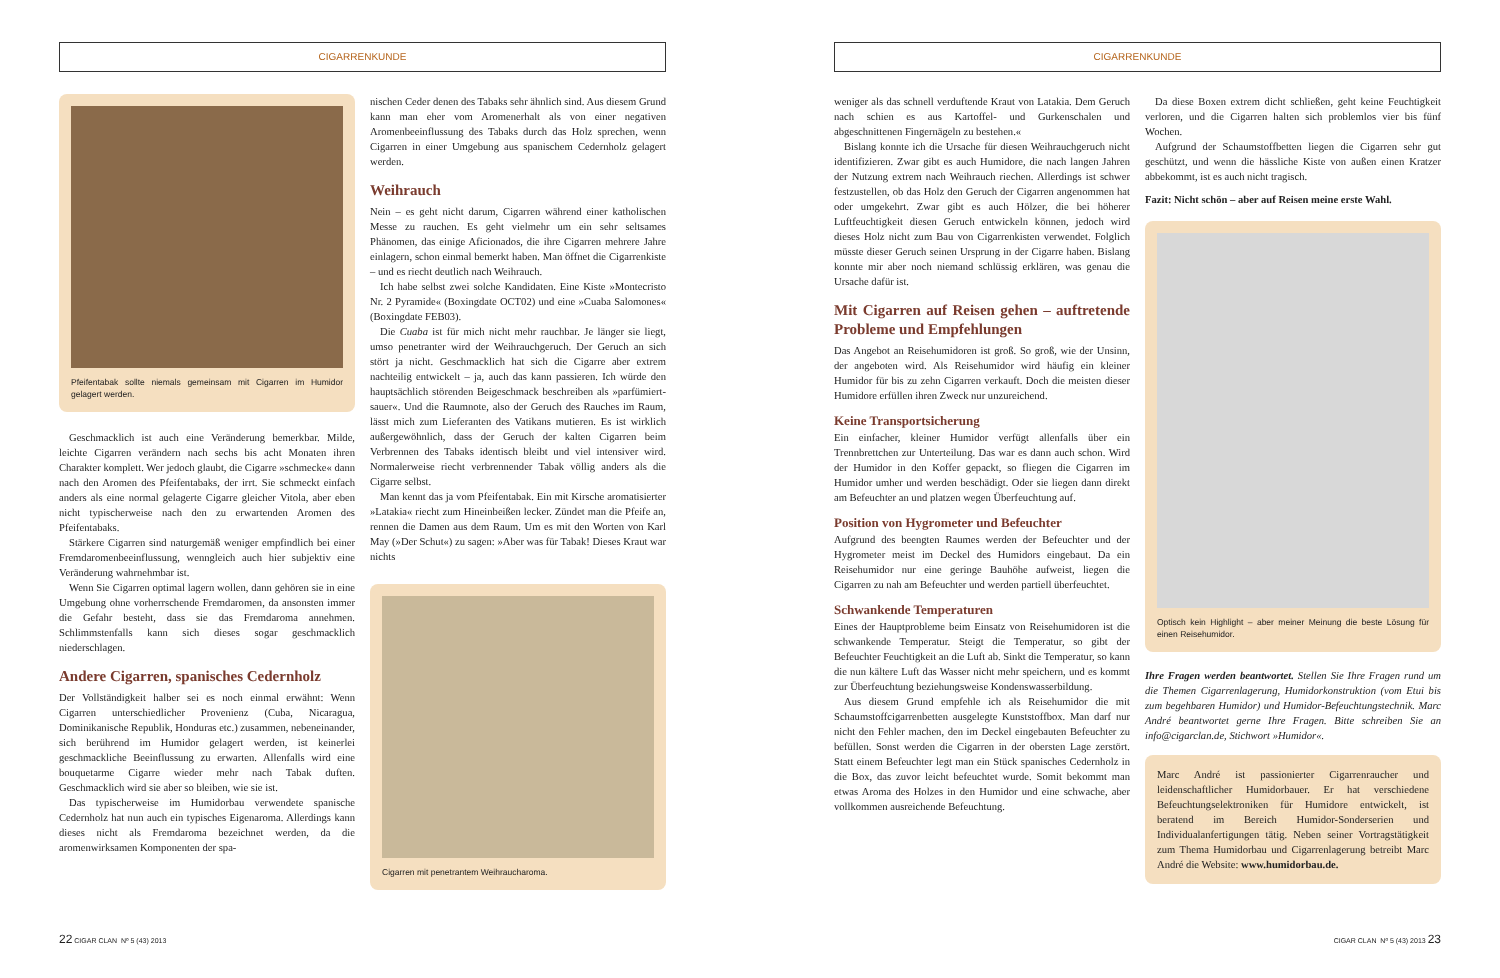CIGARRENKUNDE
Pfeifentabak sollte niemals gemeinsam mit Cigarren im Humidor gelagert werden.
Geschmacklich ist auch eine Veränderung bemerkbar. Milde, leichte Cigarren verändern nach sechs bis acht Monaten ihren Charakter komplett. Wer jedoch glaubt, die Cigarre »schmecke« dann nach den Aromen des Pfeifentabaks, der irrt. Sie schmeckt einfach anders als eine normal gelagerte Cigarre gleicher Vitola, aber eben nicht typischerweise nach den zu erwartenden Aromen des Pfeifentabaks.
Stärkere Cigarren sind naturgemäß weniger empfindlich bei einer Fremdaromenbeeinflussung, wenngleich auch hier subjektiv eine Veränderung wahrnehmbar ist.
Wenn Sie Cigarren optimal lagern wollen, dann gehören sie in eine Umgebung ohne vorherrschende Fremdaromen, da ansonsten immer die Gefahr besteht, dass sie das Fremdaroma annehmen. Schlimmstenfalls kann sich dieses sogar geschmacklich niederschlagen.
Andere Cigarren, spanisches Cedernholz
Der Vollständigkeit halber sei es noch einmal erwähnt: Wenn Cigarren unterschiedlicher Provenienz (Cuba, Nicaragua, Dominikanische Republik, Honduras etc.) zusammen, nebeneinander, sich berührend im Humidor gelagert werden, ist keinerlei geschmackliche Beeinflussung zu erwarten. Allenfalls wird eine bouquetarme Cigarre wieder mehr nach Tabak duften. Geschmacklich wird sie aber so bleiben, wie sie ist.
Das typischerweise im Humidorbau verwendete spanische Cedernholz hat nun auch ein typisches Eigenaroma. Allerdings kann dieses nicht als Fremdaroma bezeichnet werden, da die aromenwirksamen Komponenten der spa-
nischen Ceder denen des Tabaks sehr ähnlich sind. Aus diesem Grund kann man eher vom Aromenerhalt als von einer negativen Aromenbeeinflussung des Tabaks durch das Holz sprechen, wenn Cigarren in einer Umgebung aus spanischem Cedernholz gelagert werden.
Weihrauch
Nein – es geht nicht darum, Cigarren während einer katholischen Messe zu rauchen. Es geht vielmehr um ein sehr seltsames Phänomen, das einige Aficionados, die ihre Cigarren mehrere Jahre einlagern, schon einmal bemerkt haben. Man öffnet die Cigarrenkiste – und es riecht deutlich nach Weihrauch.
Ich habe selbst zwei solche Kandidaten. Eine Kiste »Montecristo Nr. 2 Pyramide« (Boxingdate OCT02) und eine »Cuaba Salomones« (Boxingdate FEB03).
Die Cuaba ist für mich nicht mehr rauchbar. Je länger sie liegt, umso penetranter wird der Weihrauchgeruch. Der Geruch an sich stört ja nicht. Geschmacklich hat sich die Cigarre aber extrem nachteilig entwickelt – ja, auch das kann passieren. Ich würde den hauptsächlich störenden Beigeschmack beschreiben als »parfümiert-sauer«. Und die Raumnote, also der Geruch des Rauches im Raum, lässt mich zum Lieferanten des Vatikans mutieren. Es ist wirklich außergewöhnlich, dass der Geruch der kalten Cigarren beim Verbrennen des Tabaks identisch bleibt und viel intensiver wird. Normalerweise riecht verbrennender Tabak völlig anders als die Cigarre selbst.
Man kennt das ja vom Pfeifentabak. Ein mit Kirsche aromatisierter »Latakia« riecht zum Hineinbeißen lecker. Zündet man die Pfeife an, rennen die Damen aus dem Raum. Um es mit den Worten von Karl May (»Der Schut«) zu sagen: »Aber was für Tabak! Dieses Kraut war nichts
Cigarren mit penetrantem Weihraucharoma.
22 CIGAR CLAN Nº 5 (43) 2013
CIGARRENKUNDE
weniger als das schnell verduftende Kraut von Latakia. Dem Geruch nach schien es aus Kartoffel- und Gurkenschalen und abgeschnittenen Fingernägeln zu bestehen.«
Bislang konnte ich die Ursache für diesen Weihrauchgeruch nicht identifizieren. Zwar gibt es auch Humidore, die nach langen Jahren der Nutzung extrem nach Weihrauch riechen. Allerdings ist schwer festzustellen, ob das Holz den Geruch der Cigarren angenommen hat oder umgekehrt. Zwar gibt es auch Hölzer, die bei höherer Luftfeuchtigkeit diesen Geruch entwickeln können, jedoch wird dieses Holz nicht zum Bau von Cigarrenkisten verwendet. Folglich müsste dieser Geruch seinen Ursprung in der Cigarre haben. Bislang konnte mir aber noch niemand schlüssig erklären, was genau die Ursache dafür ist.
Mit Cigarren auf Reisen gehen – auftretende Probleme und Empfehlungen
Das Angebot an Reisehumidoren ist groß. So groß, wie der Unsinn, der angeboten wird. Als Reisehumidor wird häufig ein kleiner Humidor für bis zu zehn Cigarren verkauft. Doch die meisten dieser Humidore erfüllen ihren Zweck nur unzureichend.
Keine Transportsicherung
Ein einfacher, kleiner Humidor verfügt allenfalls über ein Trennbrettchen zur Unterteilung. Das war es dann auch schon. Wird der Humidor in den Koffer gepackt, so fliegen die Cigarren im Humidor umher und werden beschädigt. Oder sie liegen dann direkt am Befeuchter an und platzen wegen Überfeuchtung auf.
Position von Hygrometer und Befeuchter
Aufgrund des beengten Raumes werden der Befeuchter und der Hygrometer meist im Deckel des Humidors eingebaut. Da ein Reisehumidor nur eine geringe Bauhöhe aufweist, liegen die Cigarren zu nah am Befeuchter und werden partiell überfeuchtet.
Schwankende Temperaturen
Eines der Hauptprobleme beim Einsatz von Reisehumidoren ist die schwankende Temperatur. Steigt die Temperatur, so gibt der Befeuchter Feuchtigkeit an die Luft ab. Sinkt die Temperatur, so kann die nun kältere Luft das Wasser nicht mehr speichern, und es kommt zur Überfeuchtung beziehungsweise Kondenswasserbildung.
Aus diesem Grund empfehle ich als Reisehumidor die mit Schaumstoffcigarrenbetten ausgelegte Kunststoffbox. Man darf nur nicht den Fehler machen, den im Deckel eingebauten Befeuchter zu befüllen. Sonst werden die Cigarren in der obersten Lage zerstört. Statt einem Befeuchter legt man ein Stück spanisches Cedernholz in die Box, das zuvor leicht befeuchtet wurde. Somit bekommt man etwas Aroma des Holzes in den Humidor und eine schwache, aber vollkommen ausreichende Befeuchtung.
Da diese Boxen extrem dicht schließen, geht keine Feuchtigkeit verloren, und die Cigarren halten sich problemlos vier bis fünf Wochen.
Aufgrund der Schaumstoffbetten liegen die Cigarren sehr gut geschützt, und wenn die hässliche Kiste von außen einen Kratzer abbekommt, ist es auch nicht tragisch.
Fazit: Nicht schön – aber auf Reisen meine erste Wahl.
Optisch kein Highlight – aber meiner Meinung die beste Lösung für einen Reisehumidor.
Ihre Fragen werden beantwortet. Stellen Sie Ihre Fragen rund um die Themen Cigarrenlagerung, Humidorkonstruktion (vom Etui bis zum begehbaren Humidor) und Humidor-Befeuchtungstechnik. Marc André beantwortet gerne Ihre Fragen. Bitte schreiben Sie an info@cigarclan.de, Stichwort »Humidor«.
Marc André ist passionierter Cigarrenraucher und leidenschaftlicher Humidorbauer. Er hat verschiedene Befeuchtungselektroniken für Humidore entwickelt, ist beratend im Bereich Humidor-Sonderserien und Individualanfertigungen tätig. Neben seiner Vortragstätigkeit zum Thema Humidorbau und Cigarrenlagerung betreibt Marc André die Website: www.humidorbau.de.
CIGAR CLAN Nº 5 (43) 2013 23